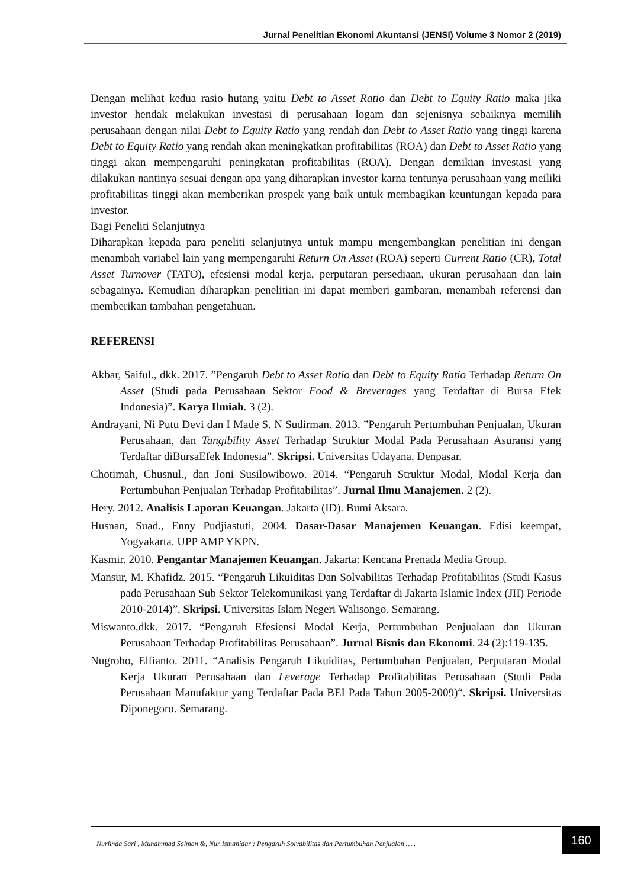Jurnal Penelitian Ekonomi Akuntansi (JENSI) Volume 3 Nomor 2 (2019)
Dengan melihat kedua rasio hutang yaitu Debt to Asset Ratio dan Debt to Equity Ratio maka jika investor hendak melakukan investasi di perusahaan logam dan sejenisnya sebaiknya memilih perusahaan dengan nilai Debt to Equity Ratio yang rendah dan Debt to Asset Ratio yang tinggi karena Debt to Equity Ratio yang rendah akan meningkatkan profitabilitas (ROA) dan Debt to Asset Ratio yang tinggi akan mempengaruhi peningkatan profitabilitas (ROA). Dengan demikian investasi yang dilakukan nantinya sesuai dengan apa yang diharapkan investor karna tentunya perusahaan yang meiliki profitabilitas tinggi akan memberikan prospek yang baik untuk membagikan keuntungan kepada para investor.
Bagi Peneliti Selanjutnya
Diharapkan kepada para peneliti selanjutnya untuk mampu mengembangkan penelitian ini dengan menambah variabel lain yang mempengaruhi Return On Asset (ROA) seperti Current Ratio (CR), Total Asset Turnover (TATO), efesiensi modal kerja, perputaran persediaan, ukuran perusahaan dan lain sebagainya. Kemudian diharapkan penelitian ini dapat memberi gambaran, menambah referensi dan memberikan tambahan pengetahuan.
REFERENSI
Akbar, Saiful., dkk. 2017. ”Pengaruh Debt to Asset Ratio dan Debt to Equity Ratio Terhadap Return On Asset (Studi pada Perusahaan Sektor Food & Breverages yang Terdaftar di Bursa Efek Indonesia)”. Karya Ilmiah. 3 (2).
Andrayani, Ni Putu Devi dan I Made S. N Sudirman. 2013. ”Pengaruh Pertumbuhan Penjualan, Ukuran Perusahaan, dan Tangibility Asset Terhadap Struktur Modal Pada Perusahaan Asuransi yang Terdaftar diBursaEfek Indonesia”. Skripsi. Universitas Udayana. Denpasar.
Chotimah, Chusnul., dan Joni Susilowibowo. 2014. “Pengaruh Struktur Modal, Modal Kerja dan Pertumbuhan Penjualan Terhadap Profitabilitas”. Jurnal Ilmu Manajemen. 2 (2).
Hery. 2012. Analisis Laporan Keuangan. Jakarta (ID). Bumi Aksara.
Husnan, Suad., Enny Pudjiastuti, 2004. Dasar-Dasar Manajemen Keuangan. Edisi keempat, Yogyakarta. UPP AMP YKPN.
Kasmir. 2010. Pengantar Manajemen Keuangan. Jakarta: Kencana Prenada Media Group.
Mansur, M. Khafidz. 2015. “Pengaruh Likuiditas Dan Solvabilitas Terhadap Profitabilitas (Studi Kasus pada Perusahaan Sub Sektor Telekomunikasi yang Terdaftar di Jakarta Islamic Index (JII) Periode 2010-2014)”. Skripsi. Universitas Islam Negeri Walisongo. Semarang.
Miswanto,dkk. 2017. “Pengaruh Efesiensi Modal Kerja, Pertumbuhan Penjualaan dan Ukuran Perusahaan Terhadap Profitabilitas Perusahaan”. Jurnal Bisnis dan Ekonomi. 24 (2):119-135.
Nugroho, Elfianto. 2011. “Analisis Pengaruh Likuiditas, Pertumbuhan Penjualan, Perputaran Modal Kerja Ukuran Perusahaan dan Leverage Terhadap Profitabilitas Perusahaan (Studi Pada Perusahaan Manufaktur yang Terdaftar Pada BEI Pada Tahun 2005-2009)“. Skripsi. Universitas Diponegoro. Semarang.
Nurlinda Sari , Muhammad Salman &, Nur Ismanidar : Pengaruh Solvabilitas dan Pertumbuhan Penjualan …..
160